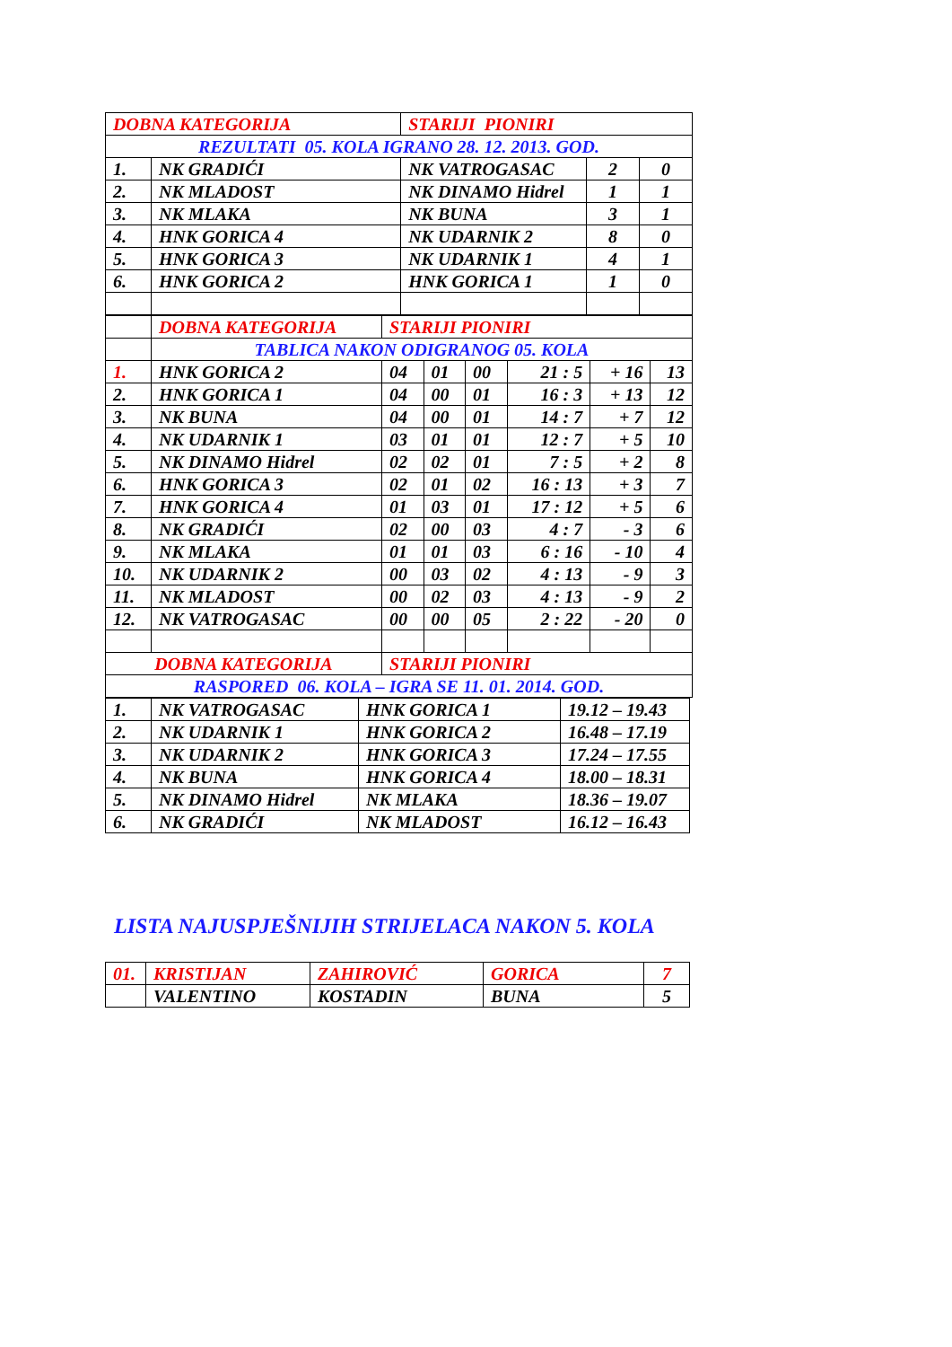| DOBNA KATEGORIJA | | STARIJI PIONIRI | | |
| REZULTATI 05. KOLA IGRANO 28. 12. 2013. GOD. | | | | |
| 1. | NK GRADIĆI | NK VATROGASAC | 2 | 0 |
| 2. | NK MLADOST | NK DINAMO Hidrel | 1 | 1 |
| 3. | NK MLAKA | NK BUNA | 3 | 1 |
| 4. | HNK GORICA 4 | NK UDARNIK 2 | 8 | 0 |
| 5. | HNK GORICA 3 | NK UDARNIK 1 | 4 | 1 |
| 6. | HNK GORICA 2 | HNK GORICA 1 | 1 | 0 |
| | DOBNA KATEGORIJA | STARIJI PIONIRI | | | | | |
| | TABLICA NAKON ODIGRANOG 05. KOLA | | | | | | |
| 1. | HNK GORICA 2 | 04 | 01 | 00 | 21 : 5 | + 16 | 13 |
| 2. | HNK GORICA 1 | 04 | 00 | 01 | 16 : 3 | + 13 | 12 |
| 3. | NK BUNA | 04 | 00 | 01 | 14 : 7 | + 7 | 12 |
| 4. | NK UDARNIK 1 | 03 | 01 | 01 | 12 : 7 | + 5 | 10 |
| 5. | NK DINAMO Hidrel | 02 | 02 | 01 | 7 : 5 | + 2 | 8 |
| 6. | HNK GORICA 3 | 02 | 01 | 02 | 16 : 13 | + 3 | 7 |
| 7. | HNK GORICA 4 | 01 | 03 | 01 | 17 : 12 | + 5 | 6 |
| 8. | NK GRADIĆI | 02 | 00 | 03 | 4 : 7 | - 3 | 6 |
| 9. | NK MLAKA | 01 | 01 | 03 | 6 : 16 | - 10 | 4 |
| 10. | NK UDARNIK 2 | 00 | 03 | 02 | 4 : 13 | - 9 | 3 |
| 11. | NK MLADOST | 00 | 02 | 03 | 4 : 13 | - 9 | 2 |
| 12. | NK VATROGASAC | 00 | 00 | 05 | 2 : 22 | - 20 | 0 |
| DOBNA KATEGORIJA | | STARIJI PIONIRI | | | | | |
| RASPORED 06. KOLA – IGRA SE 11. 01. 2014. GOD. | | | | | | | |
| 1. | NK VATROGASAC | HNK GORICA 1 | 19.12 – 19.43 |
| 2. | NK UDARNIK 1 | HNK GORICA 2 | 16.48 – 17.19 |
| 3. | NK UDARNIK 2 | HNK GORICA 3 | 17.24 – 17.55 |
| 4. | NK BUNA | HNK GORICA 4 | 18.00 – 18.31 |
| 5. | NK DINAMO Hidrel | NK MLAKA | 18.36 – 19.07 |
| 6. | NK GRADIĆI | NK MLADOST | 16.12 – 16.43 |
LISTA NAJUSPJEŠNIJIH STRIJELACA NAKON 5. KOLA
| 01. | KRISTIJAN | ZAHIROVIĆ | GORICA | 7 |
| | VALENTINO | KOSTADIN | BUNA | 5 |